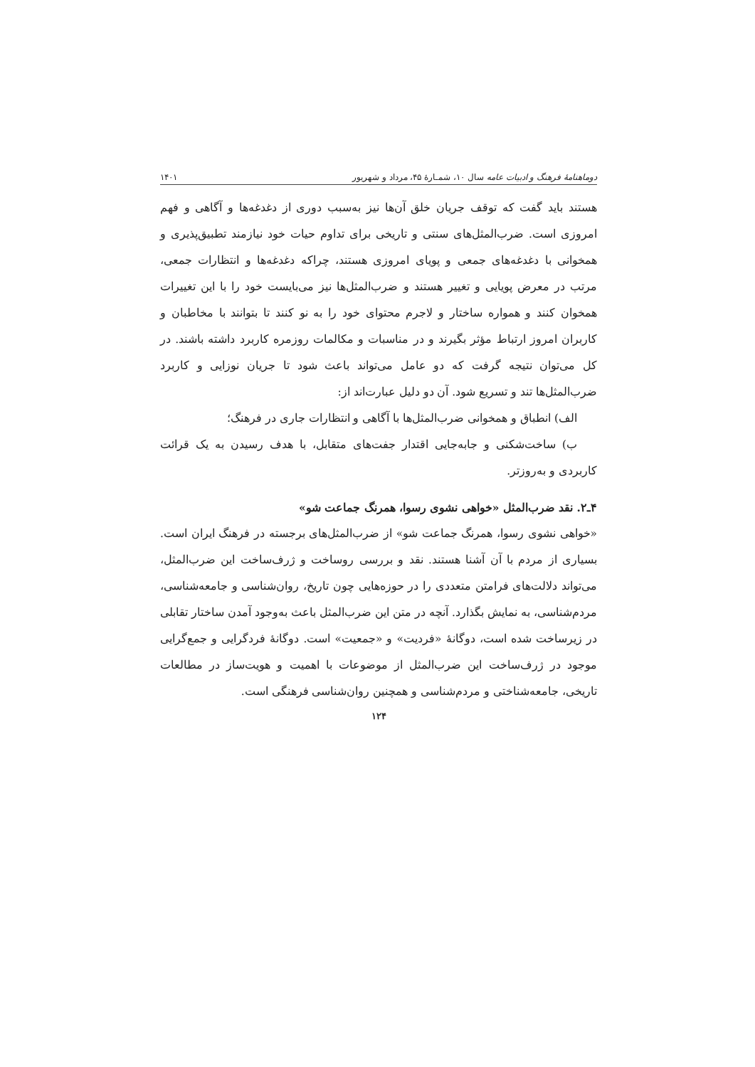دوماهنامهٔ فرهنگ و ادبیات عامه سال ۱۰، شمـارهٔ ۴۵، مرداد و شهریور ۱۴۰۱
هستند باید گفت که توقف جریان خلق آن‌ها نیز به‌سبب دوری از دغدغه‌ها و آگاهی و فهم امروزی است. ضرب‌المثل‌های سنتی و تاریخی برای تداوم حیات خود نیازمند تطبیق‌پذیری و همخوانی با دغدغه‌های جمعی و پویای امروزی هستند، چراکه دغدغه‌ها و انتظارات جمعی، مرتب در معرض پویایی و تغییر هستند و ضرب‌المثل‌ها نیز می‌بایست خود را با این تغییرات همخوان کنند و همواره ساختار و لاجرم محتوای خود را به نو کنند تا بتوانند با مخاطبان و کاربران امروز ارتباط مؤثر بگیرند و در مناسبات و مکالمات روزمره کاربرد داشته باشند. در کل می‌توان نتیجه گرفت که دو عامل می‌تواند باعث شود تا جریان نوزایی و کاربرد ضرب‌المثل‌ها تند و تسریع شود. آن دو دلیل عبارت‌اند از:
الف) انطباق و همخوانی ضرب‌المثل‌ها با آگاهی و انتظارات جاری در فرهنگ؛
ب) ساخت‌شکنی و جابه‌جایی اقتدار جفت‌های متقابل، با هدف رسیدن به یک قرائت کاربردی و به‌روزتر.
۴ـ۲. نقد ضرب‌المثل «خواهی نشوی رسوا، همرنگ جماعت شو»
«خواهی نشوی رسوا، همرنگ جماعت شو» از ضرب‌المثل‌های برجسته در فرهنگ ایران است. بسیاری از مردم با آن آشنا هستند. نقد و بررسی روساخت و ژرف‌ساخت این ضرب‌المثل، می‌تواند دلالت‌های فرامتن متعددی را در حوزه‌هایی چون تاریخ، روان‌شناسی و جامعه‌شناسی، مردم‌شناسی، به نمایش بگذارد. آنچه در متن این ضرب‌المثل باعث به‌وجود آمدن ساختار تقابلی در زیرساخت شده است، دوگانهٔ «فردیت» و «جمعیت» است. دوگانهٔ فردگرایی و جمع‌گرایی موجود در ژرف‌ساخت این ضرب‌المثل از موضوعات با اهمیت و هویت‌ساز در مطالعات تاریخی، جامعه‌شناختی و مردم‌شناسی و همچنین روان‌شناسی فرهنگی است.
۱۲۴